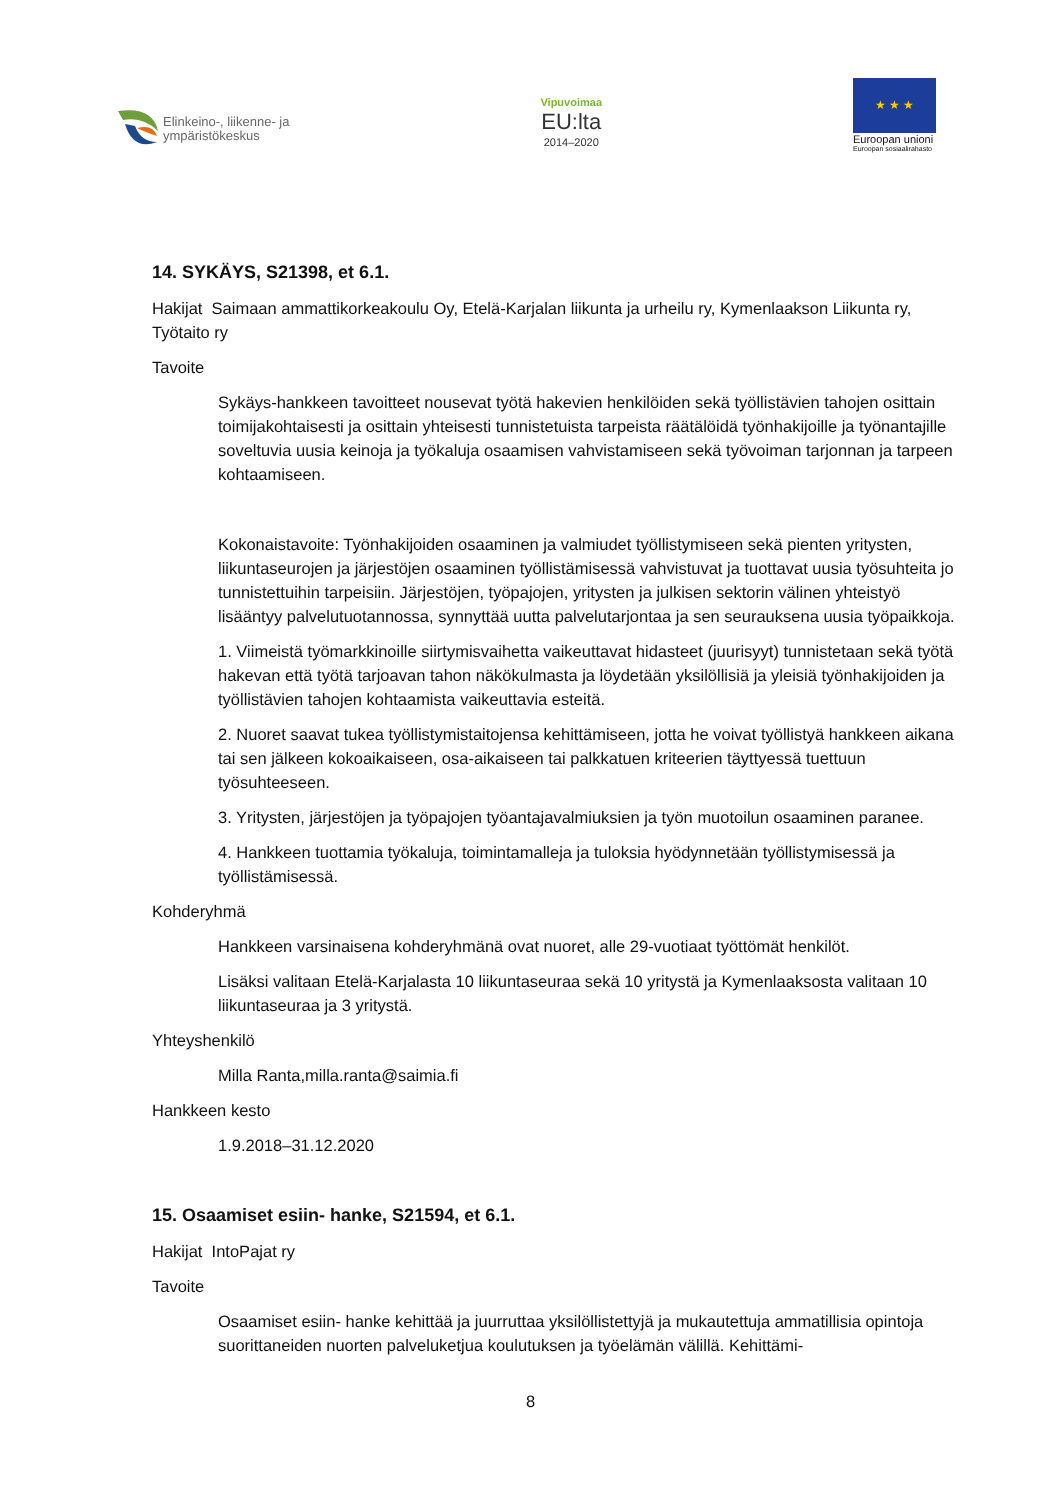Elinkeino-, liikenne- ja
ympäristökeskus
Vipuvoimaa
EU:lta
2014–2020
★ ★ ★
Euroopan unioni
Euroopan sosiaalirahasto
14. SYKÄYS, S21398, et 6.1.
Hakijat Saimaan ammattikorkeakoulu Oy, Etelä-Karjalan liikunta ja urheilu ry, Kymenlaakson Liikunta ry, Työtaito ry
Tavoite
Sykäys-hankkeen tavoitteet nousevat työtä hakevien henkilöiden sekä työllistävien tahojen osittain toimijakohtaisesti ja osittain yhteisesti tunnistetuista tarpeista räätälöidä työnhakijoille ja työnantajille soveltuvia uusia keinoja ja työkaluja osaamisen vahvistamiseen sekä työvoiman tarjonnan ja tarpeen kohtaamiseen.
Kokonaistavoite: Työnhakijoiden osaaminen ja valmiudet työllistymiseen sekä pienten yritysten, liikuntaseurojen ja järjestöjen osaaminen työllistämisessä vahvistuvat ja tuottavat uusia työsuhteita jo tunnistettuihin tarpeisiin. Järjestöjen, työpajojen, yritysten ja julkisen sektorin välinen yhteistyö lisääntyy palvelutuotannossa, synnyttää uutta palvelutarjontaa ja sen seurauksena uusia työpaikkoja.
1. Viimeistä työmarkkinoille siirtymisvaihetta vaikeuttavat hidasteet (juurisyyt) tunnistetaan sekä työtä hakevan että työtä tarjoavan tahon näkökulmasta ja löydetään yksilöllisiä ja yleisiä työnhakijoiden ja työllistävien tahojen kohtaamista vaikeuttavia esteitä.
2. Nuoret saavat tukea työllistymistaitojensa kehittämiseen, jotta he voivat työllistyä hankkeen aikana tai sen jälkeen kokoaikaiseen, osa-aikaiseen tai palkkatuen kriteerien täyttyessä tuettuun työsuhteeseen.
3. Yritysten, järjestöjen ja työpajojen työantajavalmiuksien ja työn muotoilun osaaminen paranee.
4. Hankkeen tuottamia työkaluja, toimintamalleja ja tuloksia hyödynnetään työllistymisessä ja työllistämisessä.
Kohderyhmä
Hankkeen varsinaisena kohderyhmänä ovat nuoret, alle 29-vuotiaat työttömät henkilöt.
Lisäksi valitaan Etelä-Karjalasta 10 liikuntaseuraa sekä 10 yritystä ja Kymenlaaksosta valitaan 10 liikuntaseuraa ja 3 yritystä.
Yhteyshenkilö
Milla Ranta,milla.ranta@saimia.fi
Hankkeen kesto
1.9.2018–31.12.2020
15. Osaamiset esiin- hanke, S21594, et 6.1.
Hakijat IntoPajat ry
Tavoite
Osaamiset esiin- hanke kehittää ja juurruttaa yksilöllistettyjä ja mukautettuja ammatillisia opintoja suorittaneiden nuorten palveluketjua koulutuksen ja työelämän välillä. Kehittämi-
8